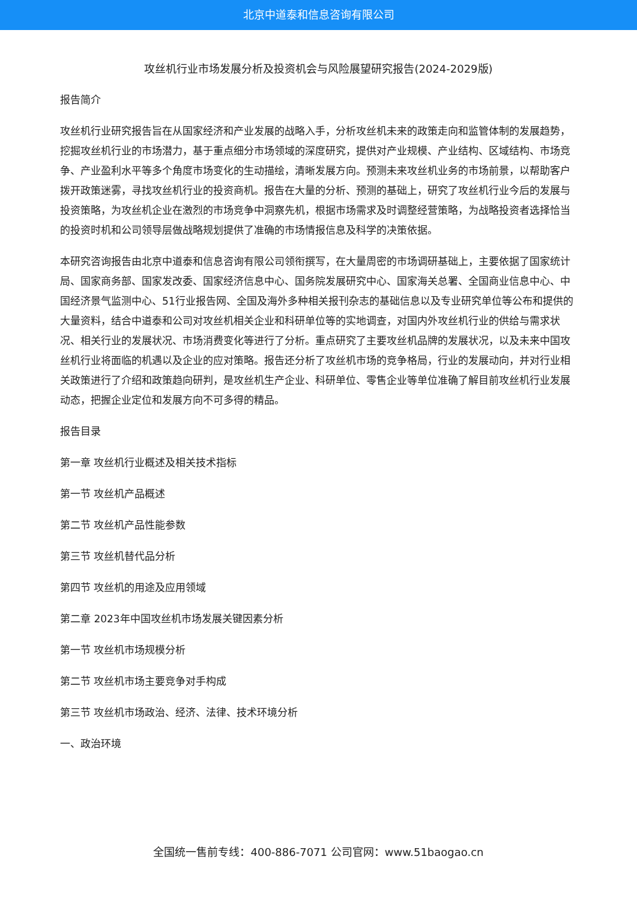北京中道泰和信息咨询有限公司
攻丝机行业市场发展分析及投资机会与风险展望研究报告(2024-2029版)
报告简介
攻丝机行业研究报告旨在从国家经济和产业发展的战略入手，分析攻丝机未来的政策走向和监管体制的发展趋势，挖掘攻丝机行业的市场潜力，基于重点细分市场领域的深度研究，提供对产业规模、产业结构、区域结构、市场竞争、产业盈利水平等多个角度市场变化的生动描绘，清晰发展方向。预测未来攻丝机业务的市场前景，以帮助客户拨开政策迷雾，寻找攻丝机行业的投资商机。报告在大量的分析、预测的基础上，研究了攻丝机行业今后的发展与投资策略，为攻丝机企业在激烈的市场竞争中洞察先机，根据市场需求及时调整经营策略，为战略投资者选择恰当的投资时机和公司领导层做战略规划提供了准确的市场情报信息及科学的决策依据。
本研究咨询报告由北京中道泰和信息咨询有限公司领衔撰写，在大量周密的市场调研基础上，主要依据了国家统计局、国家商务部、国家发改委、国家经济信息中心、国务院发展研究中心、国家海关总署、全国商业信息中心、中国经济景气监测中心、51行业报告网、全国及海外多种相关报刊杂志的基础信息以及专业研究单位等公布和提供的大量资料，结合中道泰和公司对攻丝机相关企业和科研单位等的实地调查，对国内外攻丝机行业的供给与需求状况、相关行业的发展状况、市场消费变化等进行了分析。重点研究了主要攻丝机品牌的发展状况，以及未来中国攻丝机行业将面临的机遇以及企业的应对策略。报告还分析了攻丝机市场的竞争格局，行业的发展动向，并对行业相关政策进行了介绍和政策趋向研判，是攻丝机生产企业、科研单位、零售企业等单位准确了解目前攻丝机行业发展动态，把握企业定位和发展方向不可多得的精品。
报告目录
第一章 攻丝机行业概述及相关技术指标
第一节 攻丝机产品概述
第二节 攻丝机产品性能参数
第三节 攻丝机替代品分析
第四节 攻丝机的用途及应用领域
第二章 2023年中国攻丝机市场发展关键因素分析
第一节 攻丝机市场规模分析
第二节 攻丝机市场主要竞争对手构成
第三节 攻丝机市场政治、经济、法律、技术环境分析
一、政治环境
全国统一售前专线：400-886-7071 公司官网：www.51baogao.cn